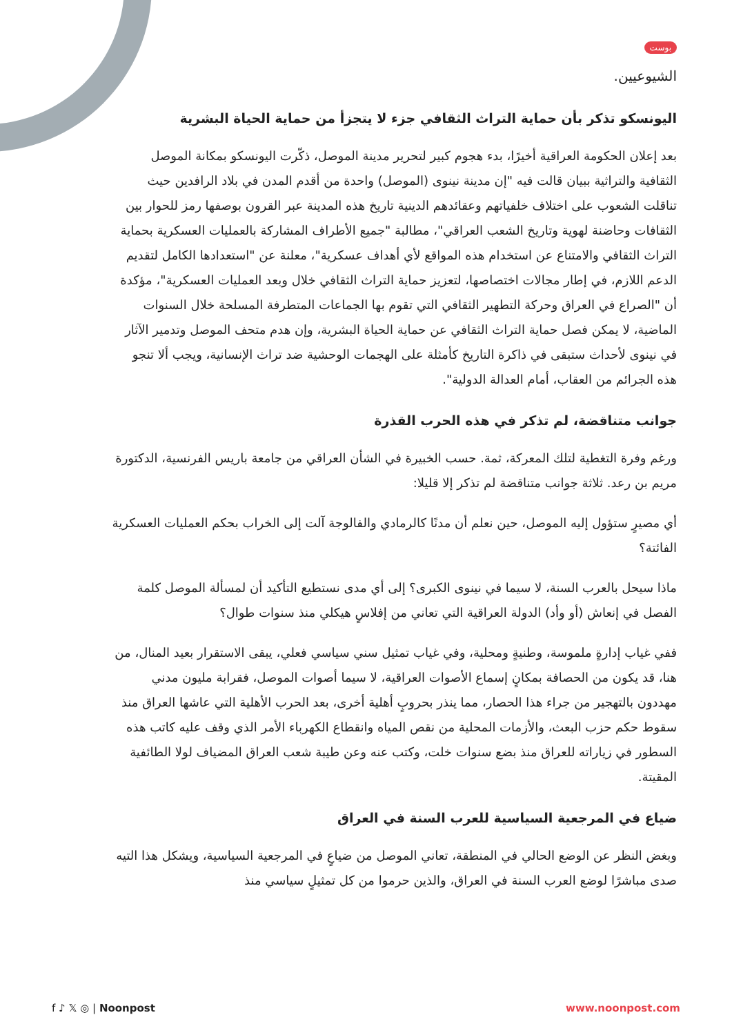بوست
الشيوعيين.
اليونسكو تذكر بأن حماية التراث الثقافي جزء لا يتجزأ من حماية الحياة البشرية
بعد إعلان الحكومة العراقية أخيرًا، بدء هجوم كبير لتحرير مدينة الموصل، ذكّرت اليونسكو بمكانة الموصل الثقافية والتراثية ببيان قالت فيه "إن مدينة نينوى (الموصل) واحدة من أقدم المدن في بلاد الرافدين حيث تناقلت الشعوب على اختلاف خلفياتهم وعقائدهم الدينية تاريخ هذه المدينة عبر القرون بوصفها رمز للحوار بين الثقافات وحاضنة لهوية وتاريخ الشعب العراقي"، مطالبة "جميع الأطراف المشاركة بالعمليات العسكرية بحماية التراث الثقافي والامتناع عن استخدام هذه المواقع لأي أهداف عسكرية"، معلنة عن "استعدادها الكامل لتقديم الدعم اللازم، في إطار مجالات اختصاصها، لتعزيز حماية التراث الثقافي خلال وبعد العمليات العسكرية"، مؤكدة أن "الصراع في العراق وحركة التطهير الثقافي التي تقوم بها الجماعات المتطرفة المسلحة خلال السنوات الماضية، لا يمكن فصل حماية التراث الثقافي عن حماية الحياة البشرية، وإن هدم متحف الموصل وتدمير الآثار في نينوى لأحداث ستبقى في ذاكرة التاريخ كأمثلة على الهجمات الوحشية ضد تراث الإنسانية، ويجب ألا تنجو هذه الجرائم من العقاب، أمام العدالة الدولية".
جوانب متناقضة، لم تذكر في هذه الحرب القذرة
ورغم وفرة التغطية لتلك المعركة، ثمة. حسب الخبيرة في الشأن العراقي من جامعة باريس الفرنسية، الدكتورة مريم بن رعد. ثلاثة جوانب متناقضة لم تذكر إلا قليلا:
أي مصيرٍ ستؤول إليه الموصل، حين نعلم أن مدنًا كالرمادي والفالوجة آلت إلى الخراب بحكم العمليات العسكرية الفائتة؟
ماذا سيحل بالعرب السنة، لا سيما في نينوى الكبرى؟ إلى أي مدى نستطيع التأكيد أن لمسألة الموصل كلمة الفصل في إنعاش (أو وأد) الدولة العراقية التي تعاني من إفلاسٍ هيكلي منذ سنوات طوال؟
ففي غياب إدارةٍ ملموسة، وطنيةٍ ومحلية، وفي غياب تمثيل سني سياسي فعلي، يبقى الاستقرار بعيد المنال، من هنا، قد يكون من الحصافة بمكانٍ إسماع الأصوات العراقية، لا سيما أصوات الموصل، فقرابة مليون مدني مهددون بالتهجير من جراء هذا الحصار، مما ينذر بحروبٍ أهلية أخرى، بعد الحرب الأهلية التي عاشها العراق منذ سقوط حكم حزب البعث، والأزمات المحلية من نقص المياه وانقطاع الكهرباء الأمر الذي وقف عليه كاتب هذه السطور في زياراته للعراق منذ بضع سنوات خلت، وكتب عنه وعن طيبة شعب العراق المضياف لولا الطائفية المقيتة.
ضياع في المرجعية السياسية للعرب السنة في العراق
وبغض النظر عن الوضع الحالي في المنطقة، تعاني الموصل من ضياعٍ في المرجعية السياسية، ويشكل هذا التيه صدى مباشرًا لوضع العرب السنة في العراق، والذين حرموا من كل تمثيلٍ سياسي منذ
f ♪ 𝕏 ◎ | Noonpost www.noonpost.com